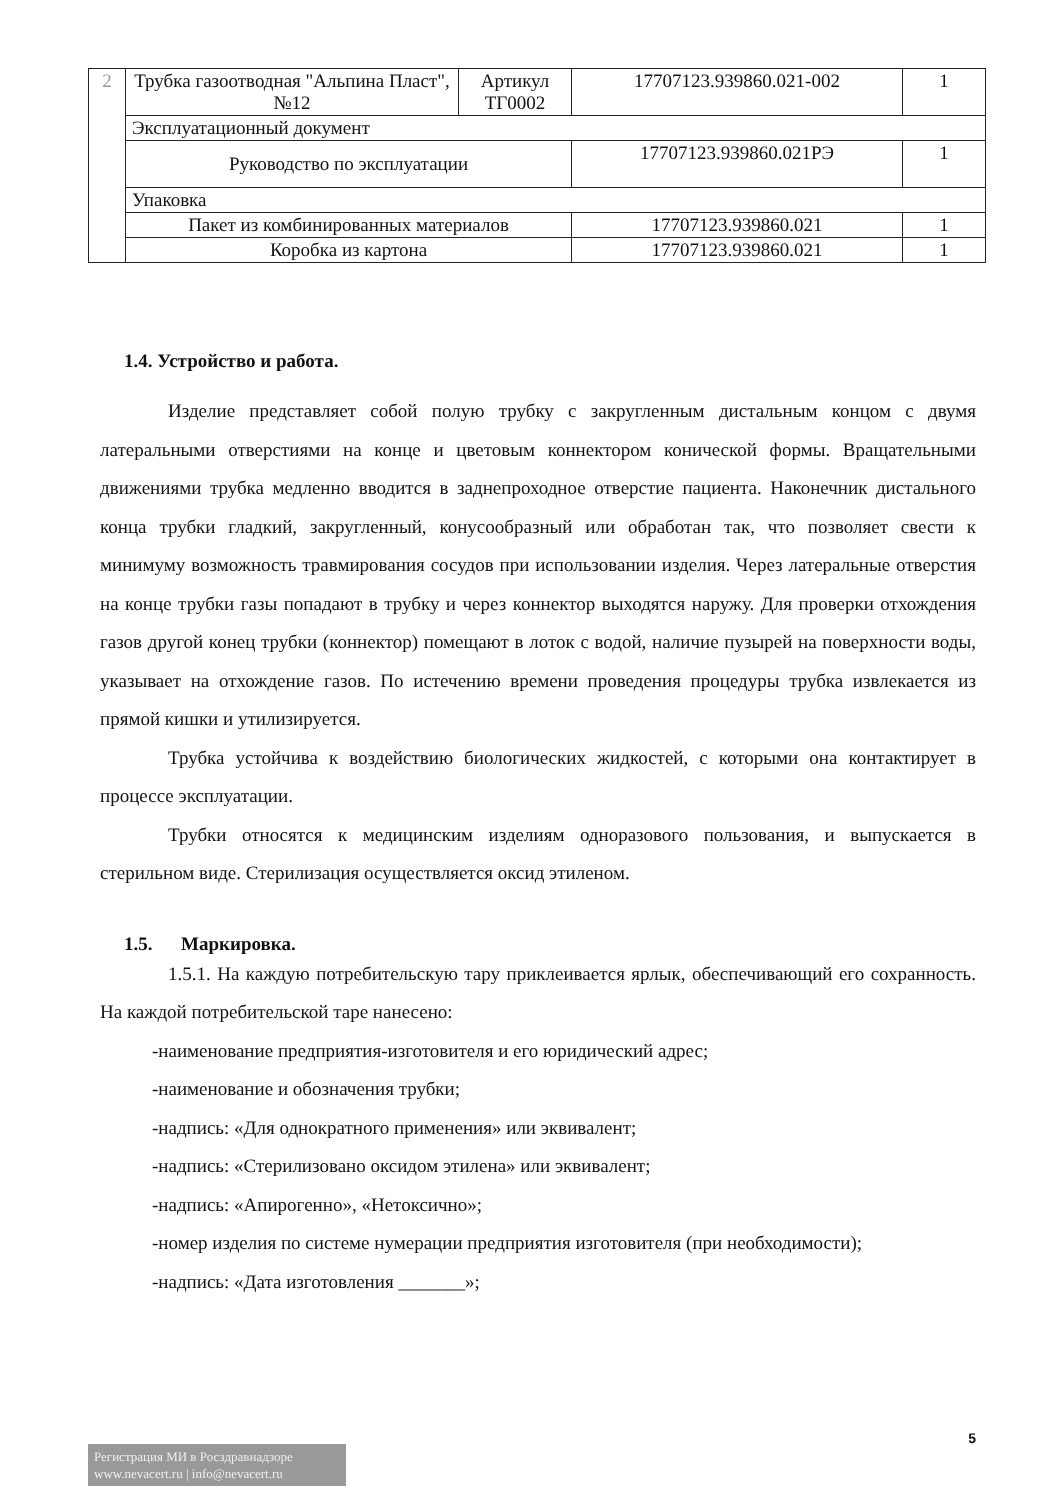| 2 | Трубка газоотводная "Альпина Пласт", №12 | Артикул ТГ0002 | 17707123.939860.021-002 | 1 |
| | Эксплуатационный документ | | | |
| | Руководство по эксплуатации | | 17707123.939860.021РЭ | 1 |
| | Упаковка | | | |
| | Пакет из комбинированных материалов | | 17707123.939860.021 | 1 |
| | Коробка из картона | | 17707123.939860.021 | 1 |
1.4. Устройство и работа.
Изделие представляет собой полую трубку с закругленным дистальным концом с двумя латеральными отверстиями на конце и цветовым коннектором конической формы. Вращательными движениями трубка медленно вводится в заднепроходное отверстие пациента. Наконечник дистального конца трубки гладкий, закругленный, конусообразный или обработан так, что позволяет свести к минимуму возможность травмирования сосудов при использовании изделия. Через латеральные отверстия на конце трубки газы попадают в трубку и через коннектор выходятся наружу. Для проверки отхождения газов другой конец трубки (коннектор) помещают в лоток с водой, наличие пузырей на поверхности воды, указывает на отхождение газов. По истечению времени проведения процедуры трубка извлекается из прямой кишки и утилизируется.
Трубка устойчива к воздействию биологических жидкостей, с которыми она контактирует в процессе эксплуатации.
Трубки относятся к медицинским изделиям одноразового пользования, и выпускается в стерильном виде. Стерилизация осуществляется оксид этиленом.
1.5. Маркировка.
1.5.1. На каждую потребительскую тару приклеивается ярлык, обеспечивающий его сохранность. На каждой потребительской таре нанесено:
-наименование предприятия-изготовителя и его юридический адрес;
-наименование и обозначения трубки;
-надпись: «Для однократного применения» или эквивалент;
-надпись: «Стерилизовано оксидом этилена» или эквивалент;
-надпись: «Апирогенно», «Нетоксично»;
-номер изделия по системе нумерации предприятия изготовителя (при необходимости);
-надпись: «Дата изготовления _______»;
5
Регистрация МИ в Росздравнадзоре
www.nevacert.ru | info@nevacert.ru